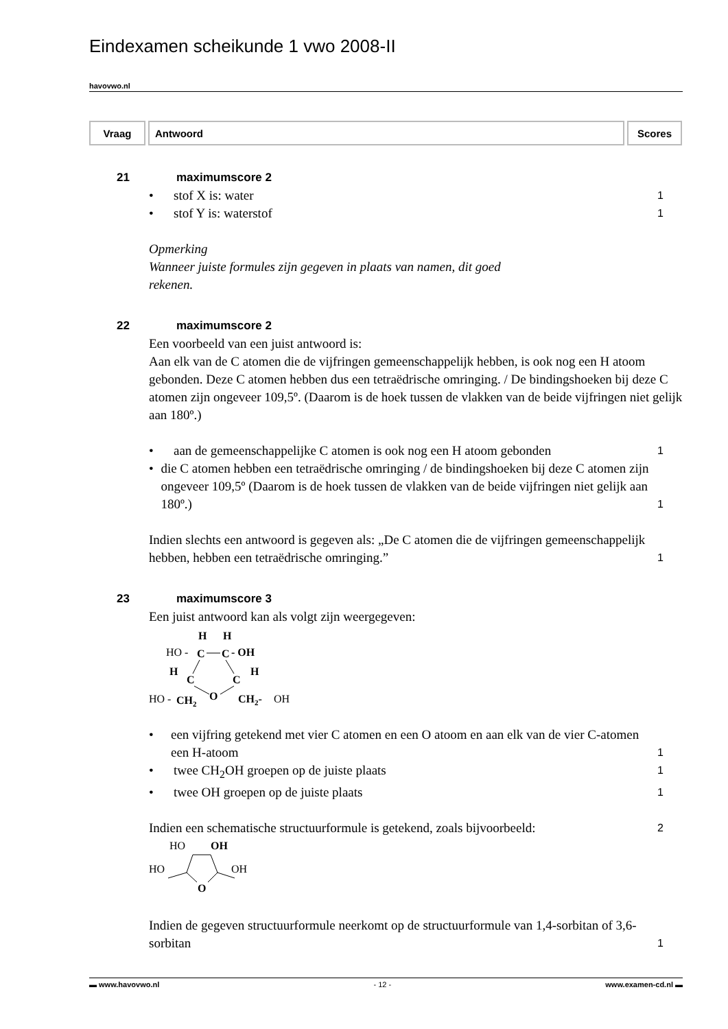Eindexamen scheikunde 1 vwo 2008-II
havovwo.nl
| Vraag | Antwoord | Scores |
| --- | --- | --- |
21 maximumscore 2
• stof X is: water
1
• stof Y is: waterstof
1
Opmerking
Wanneer juiste formules zijn gegeven in plaats van namen, dit goed
rekenen.
22 maximumscore 2
Een voorbeeld van een juist antwoord is:
Aan elk van de C atomen die de vijfringen gemeenschappelijk hebben, is ook nog een H atoom gebonden. Deze C atomen hebben dus een tetraëdrische omringing. / De bindingshoeken bij deze C atomen zijn ongeveer 109,5º. (Daarom is de hoek tussen de vlakken van de beide vijfringen niet gelijk aan 180º.)
• aan de gemeenschappelijke C atomen is ook nog een H atoom gebonden
1
• die C atomen hebben een tetraëdrische omringing / de bindingshoeken bij deze C atomen zijn ongeveer 109,5º (Daarom is de hoek tussen de vlakken van de beide vijfringen niet gelijk aan 180º.)
1
Indien slechts een antwoord is gegeven als: „De C atomen die de vijfringen gemeenschappelijk hebben, hebben een tetraëdrische omringing.”
1
23 maximumscore 3
Een juist antwoord kan als volgt zijn weergegeven:
H
H
HO -
C
C
- OH
H
H
C
C
HO -
CH2
O
CH2-
OH
• een vijfring getekend met vier C atomen en een O atoom en aan elk van de vier C-atomen een H-atoom
1
• twee CH<sub>2</sub>OH groepen op de juiste plaats
1
• twee OH groepen op de juiste plaats
1
Indien een schematische structuurformule is getekend, zoals bijvoorbeeld:
2
HO
OH
HO
OH
O
Indien de gegeven structuurformule neerkomt op de structuurformule van 1,4-sorbitan of 3,6-sorbitan
1
▬ www.havovwo.nl - 12 - www.examen-cd.nl ▬